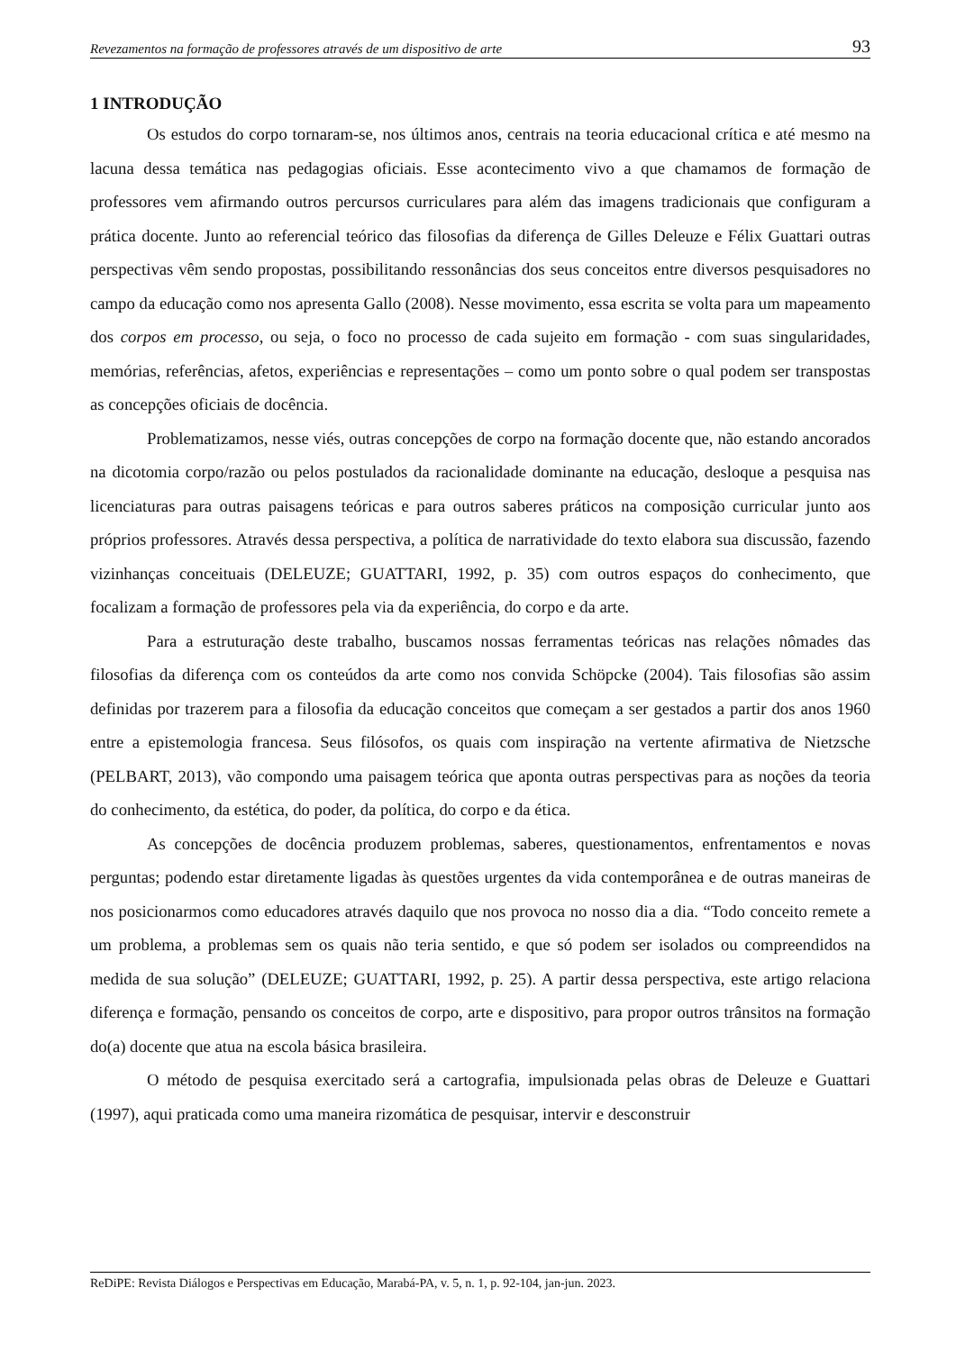Revezamentos na formação de professores através de um dispositivo de arte 93
1 INTRODUÇÃO
Os estudos do corpo tornaram-se, nos últimos anos, centrais na teoria educacional crítica e até mesmo na lacuna dessa temática nas pedagogias oficiais. Esse acontecimento vivo a que chamamos de formação de professores vem afirmando outros percursos curriculares para além das imagens tradicionais que configuram a prática docente. Junto ao referencial teórico das filosofias da diferença de Gilles Deleuze e Félix Guattari outras perspectivas vêm sendo propostas, possibilitando ressonâncias dos seus conceitos entre diversos pesquisadores no campo da educação como nos apresenta Gallo (2008). Nesse movimento, essa escrita se volta para um mapeamento dos corpos em processo, ou seja, o foco no processo de cada sujeito em formação - com suas singularidades, memórias, referências, afetos, experiências e representações – como um ponto sobre o qual podem ser transpostas as concepções oficiais de docência.
Problematizamos, nesse viés, outras concepções de corpo na formação docente que, não estando ancorados na dicotomia corpo/razão ou pelos postulados da racionalidade dominante na educação, desloque a pesquisa nas licenciaturas para outras paisagens teóricas e para outros saberes práticos na composição curricular junto aos próprios professores. Através dessa perspectiva, a política de narratividade do texto elabora sua discussão, fazendo vizinhanças conceituais (DELEUZE; GUATTARI, 1992, p. 35) com outros espaços do conhecimento, que focalizam a formação de professores pela via da experiência, do corpo e da arte.
Para a estruturação deste trabalho, buscamos nossas ferramentas teóricas nas relações nômades das filosofias da diferença com os conteúdos da arte como nos convida Schöpcke (2004). Tais filosofias são assim definidas por trazerem para a filosofia da educação conceitos que começam a ser gestados a partir dos anos 1960 entre a epistemologia francesa. Seus filósofos, os quais com inspiração na vertente afirmativa de Nietzsche (PELBART, 2013), vão compondo uma paisagem teórica que aponta outras perspectivas para as noções da teoria do conhecimento, da estética, do poder, da política, do corpo e da ética.
As concepções de docência produzem problemas, saberes, questionamentos, enfrentamentos e novas perguntas; podendo estar diretamente ligadas às questões urgentes da vida contemporânea e de outras maneiras de nos posicionarmos como educadores através daquilo que nos provoca no nosso dia a dia. “Todo conceito remete a um problema, a problemas sem os quais não teria sentido, e que só podem ser isolados ou compreendidos na medida de sua solução” (DELEUZE; GUATTARI, 1992, p. 25). A partir dessa perspectiva, este artigo relaciona diferença e formação, pensando os conceitos de corpo, arte e dispositivo, para propor outros trânsitos na formação do(a) docente que atua na escola básica brasileira.
O método de pesquisa exercitado será a cartografia, impulsionada pelas obras de Deleuze e Guattari (1997), aqui praticada como uma maneira rizomática de pesquisar, intervir e desconstruir
ReDiPE: Revista Diálogos e Perspectivas em Educação, Marabá-PA, v. 5, n. 1, p. 92-104, jan-jun. 2023.